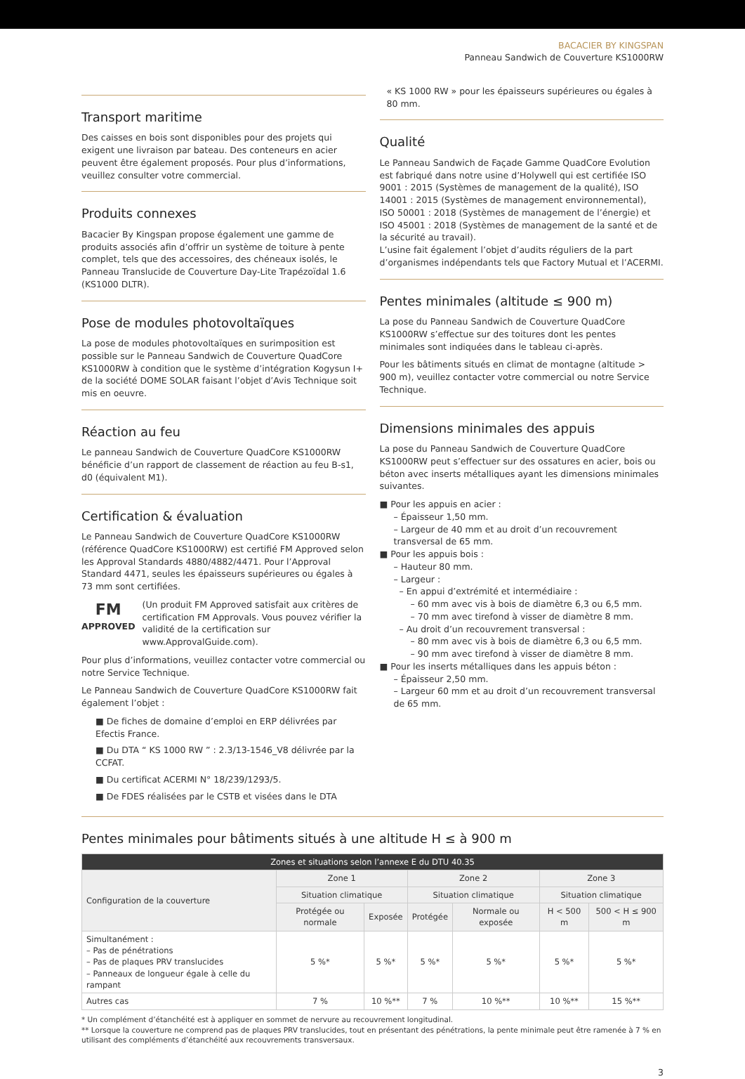BACACIER BY KINGSPAN
Panneau Sandwich de Couverture KS1000RW
Transport maritime
Des caisses en bois sont disponibles pour des projets qui exigent une livraison par bateau. Des conteneurs en acier peuvent être également proposés. Pour plus d’informations, veuillez consulter votre commercial.
Produits connexes
Bacacier By Kingspan propose également une gamme de produits associés afin d’offrir un système de toiture à pente complet, tels que des accessoires, des chéneaux isolés, le Panneau Translucide de Couverture Day-Lite Trapézoïdal 1.6 (KS1000 DLTR).
Pose de modules photovoltaïques
La pose de modules photovoltaïques en surimposition est possible sur le Panneau Sandwich de Couverture QuadCore KS1000RW à condition que le système d’intégration Kogysun I+ de la société DOME SOLAR faisant l’objet d’Avis Technique soit mis en oeuvre.
Réaction au feu
Le panneau Sandwich de Couverture QuadCore KS1000RW bénéficie d’un rapport de classement de réaction au feu B-s1, d0 (équivalent M1).
Certification & évaluation
Le Panneau Sandwich de Couverture QuadCore KS1000RW (référence QuadCore KS1000RW) est certifié FM Approved selon les Approval Standards 4880/4882/4471. Pour l’Approval Standard 4471, seules les épaisseurs supérieures ou égales à 73 mm sont certifiées.
FM
APPROVED
(Un produit FM Approved satisfait aux critères de certification FM Approvals. Vous pouvez vérifier la validité de la certification sur www.ApprovalGuide.com).
Pour plus d’informations, veuillez contacter votre commercial ou notre Service Technique.
Le Panneau Sandwich de Couverture QuadCore KS1000RW fait également l’objet :
■ De fiches de domaine d’emploi en ERP délivrées par Efectis France.
■ Du DTA “ KS 1000 RW ” : 2.3/13-1546_V8 délivrée par la CCFAT.
■ Du certificat ACERMI N° 18/239/1293/5.
■ De FDES réalisées par le CSTB et visées dans le DTA
« KS 1000 RW » pour les épaisseurs supérieures ou égales à 80 mm.
Qualité
Le Panneau Sandwich de Façade Gamme QuadCore Evolution est fabriqué dans notre usine d’Holywell qui est certifiée ISO 9001 : 2015 (Systèmes de management de la qualité), ISO 14001 : 2015 (Systèmes de management environnemental), ISO 50001 : 2018 (Systèmes de management de l’énergie) et ISO 45001 : 2018 (Systèmes de management de la santé et de la sécurité au travail).
L’usine fait également l’objet d’audits réguliers de la part d’organismes indépendants tels que Factory Mutual et l’ACERMI.
Pentes minimales (altitude ≤ 900 m)
La pose du Panneau Sandwich de Couverture QuadCore KS1000RW s’effectue sur des toitures dont les pentes minimales sont indiquées dans le tableau ci-après.
Pour les bâtiments situés en climat de montagne (altitude > 900 m), veuillez contacter votre commercial ou notre Service Technique.
Dimensions minimales des appuis
La pose du Panneau Sandwich de Couverture QuadCore KS1000RW peut s’effectuer sur des ossatures en acier, bois ou béton avec inserts métalliques ayant les dimensions minimales suivantes.
■ Pour les appuis en acier :
– Épaisseur 1,50 mm.
– Largeur de 40 mm et au droit d’un recouvrement transversal de 65 mm.
■ Pour les appuis bois :
– Hauteur 80 mm.
– Largeur :
– En appui d’extrémité et intermédiaire :
– 60 mm avec vis à bois de diamètre 6,3 ou 6,5 mm.
– 70 mm avec tirefond à visser de diamètre 8 mm.
– Au droit d’un recouvrement transversal :
– 80 mm avec vis à bois de diamètre 6,3 ou 6,5 mm.
– 90 mm avec tirefond à visser de diamètre 8 mm.
■ Pour les inserts métalliques dans les appuis béton :
– Épaisseur 2,50 mm.
– Largeur 60 mm et au droit d’un recouvrement transversal de 65 mm.
Pentes minimales pour bâtiments situés à une altitude H ≤ à 900 m
| Zones et situations selon l’annexe E du DTU 40.35 | | | | | | |
| --- | --- | --- | --- | --- | --- | --- |
| Configuration de la couverture | Zone 1 | | Zone 2 | | Zone 3 | |
| | Situation climatique | | Situation climatique | | Situation climatique | |
| | Protégée ou normale | Exposée | Protégée | Normale ou exposée | H < 500 m | 500 < H ≤ 900 m |
| Simultanément : – Pas de pénétrations – Pas de plaques PRV translucides – Panneaux de longueur égale à celle du rampant | 5 %* | 5 %* | 5 %* | 5 %* | 5 %* | 5 %* |
| Autres cas | 7 % | 10 %** | 7 % | 10 %** | 10 %** | 15 %** |
* Un complément d’étanchéité est à appliquer en sommet de nervure au recouvrement longitudinal.
** Lorsque la couverture ne comprend pas de plaques PRV translucides, tout en présentant des pénétrations, la pente minimale peut être ramenée à 7 % en utilisant des compléments d’étanchéité aux recouvrements transversaux.
3